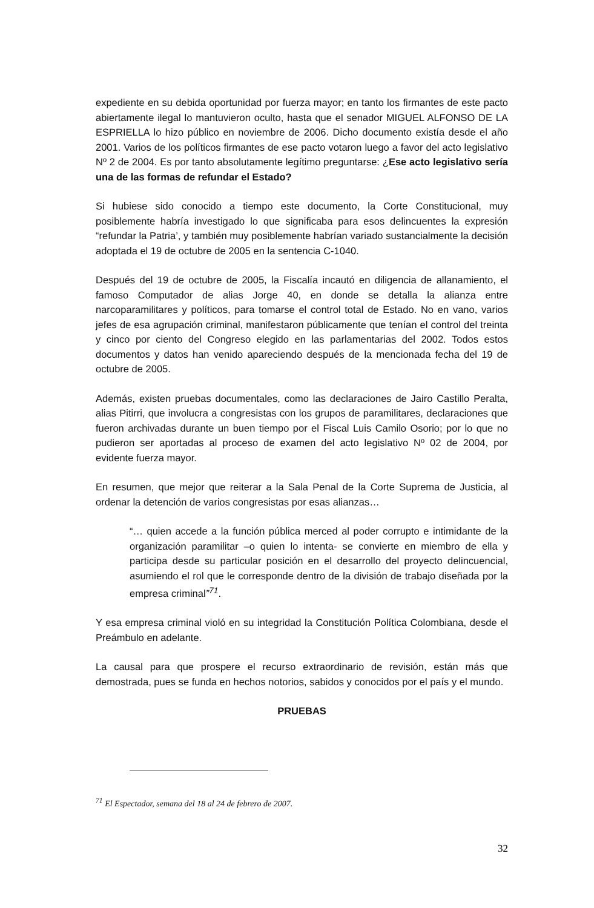expediente en su debida oportunidad por fuerza mayor; en tanto los firmantes de este pacto abiertamente ilegal lo mantuvieron oculto, hasta que el senador MIGUEL ALFONSO DE LA ESPRIELLA lo hizo público en noviembre de 2006. Dicho documento existía desde el año 2001. Varios de los políticos firmantes de ese pacto votaron luego a favor del acto legislativo Nº 2 de 2004. Es por tanto absolutamente legítimo preguntarse: ¿Ese acto legislativo sería una de las formas de refundar el Estado?
Si hubiese sido conocido a tiempo este documento, la Corte Constitucional, muy posiblemente habría investigado lo que significaba para esos delincuentes la expresión “refundar la Patria’, y también muy posiblemente habrían variado sustancialmente la decisión adoptada el 19 de octubre de 2005 en la sentencia C-1040.
Después del 19 de octubre de 2005, la Fiscalía incautó en diligencia de allanamiento, el famoso Computador de alias Jorge 40, en donde se detalla la alianza entre narcoparamilitares y políticos, para tomarse el control total de Estado. No en vano, varios jefes de esa agrupación criminal, manifestaron públicamente que tenían el control del treinta y cinco por ciento del Congreso elegido en las parlamentarias del 2002. Todos estos documentos y datos han venido apareciendo después de la mencionada fecha del 19 de octubre de 2005.
Además, existen pruebas documentales, como las declaraciones de Jairo Castillo Peralta, alias Pitirri, que involucra a congresistas con los grupos de paramilitares, declaraciones que fueron archivadas durante un buen tiempo por el Fiscal Luis Camilo Osorio; por lo que no pudieron ser aportadas al proceso de examen del acto legislativo Nº 02 de 2004, por evidente fuerza mayor.
En resumen, que mejor que reiterar a la Sala Penal de la Corte Suprema de Justicia, al ordenar la detención de varios congresistas por esas alianzas…
“… quien accede a la función pública merced al poder corrupto e intimidante de la organización paramilitar –o quien lo intenta- se convierte en miembro de ella y participa desde su particular posición en el desarrollo del proyecto delincuencial, asumiendo el rol que le corresponde dentro de la división de trabajo diseñada por la empresa criminal”<sup>71</sup>.
Y esa empresa criminal violó en su integridad la Constitución Política Colombiana, desde el Preámbulo en adelante.
La causal para que prospere el recurso extraordinario de revisión, están más que demostrada, pues se funda en hechos notorios, sabidos y conocidos por el país y el mundo.
PRUEBAS
<sup>71</sup> El Espectador, semana del 18 al 24 de febrero de 2007.
32